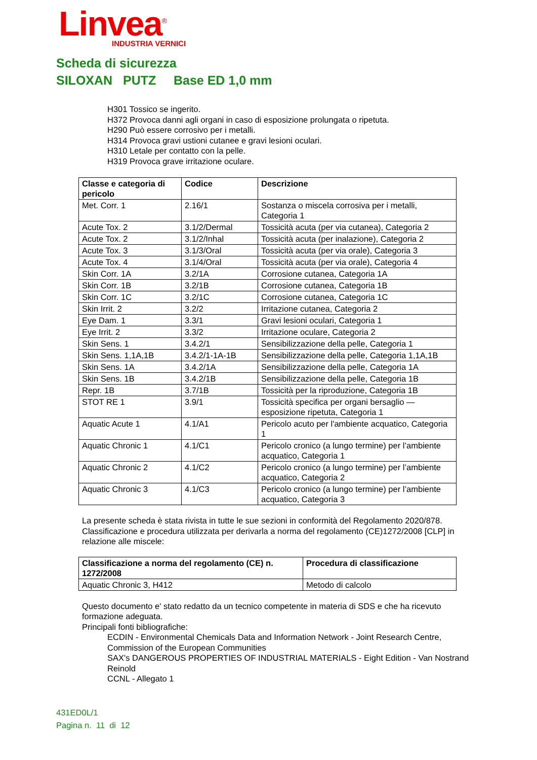Linvea<sup>®</sup>
INDUSTRIA VERNICI
Scheda di sicurezza
SILOXAN PUTZ Base ED 1,0 mm
H301 Tossico se ingerito.
H372 Provoca danni agli organi in caso di esposizione prolungata o ripetuta.
H290 Può essere corrosivo per i metalli.
H314 Provoca gravi ustioni cutanee e gravi lesioni oculari.
H310 Letale per contatto con la pelle.
H319 Provoca grave irritazione oculare.
| Classe e categoria di pericolo | Codice | Descrizione |
| --- | --- | --- |
| Met. Corr. 1 | 2.16/1 | Sostanza o miscela corrosiva per i metalli, Categoria 1 |
| Acute Tox. 2 | 3.1/2/Dermal | Tossicità acuta (per via cutanea), Categoria 2 |
| Acute Tox. 2 | 3.1/2/Inhal | Tossicità acuta (per inalazione), Categoria 2 |
| Acute Tox. 3 | 3.1/3/Oral | Tossicità acuta (per via orale), Categoria 3 |
| Acute Tox. 4 | 3.1/4/Oral | Tossicità acuta (per via orale), Categoria 4 |
| Skin Corr. 1A | 3.2/1A | Corrosione cutanea, Categoria 1A |
| Skin Corr. 1B | 3.2/1B | Corrosione cutanea, Categoria 1B |
| Skin Corr. 1C | 3.2/1C | Corrosione cutanea, Categoria 1C |
| Skin Irrit. 2 | 3.2/2 | Irritazione cutanea, Categoria 2 |
| Eye Dam. 1 | 3.3/1 | Gravi lesioni oculari, Categoria 1 |
| Eye Irrit. 2 | 3.3/2 | Irritazione oculare, Categoria 2 |
| Skin Sens. 1 | 3.4.2/1 | Sensibilizzazione della pelle, Categoria 1 |
| Skin Sens. 1,1A,1B | 3.4.2/1-1A-1B | Sensibilizzazione della pelle, Categoria 1,1A,1B |
| Skin Sens. 1A | 3.4.2/1A | Sensibilizzazione della pelle, Categoria 1A |
| Skin Sens. 1B | 3.4.2/1B | Sensibilizzazione della pelle, Categoria 1B |
| Repr. 1B | 3.7/1B | Tossicità per la riproduzione, Categoria 1B |
| STOT RE 1 | 3.9/1 | Tossicità specifica per organi bersaglio — esposizione ripetuta, Categoria 1 |
| Aquatic Acute 1 | 4.1/A1 | Pericolo acuto per l'ambiente acquatico, Categoria 1 |
| Aquatic Chronic 1 | 4.1/C1 | Pericolo cronico (a lungo termine) per l’ambiente acquatico, Categoria 1 |
| Aquatic Chronic 2 | 4.1/C2 | Pericolo cronico (a lungo termine) per l’ambiente acquatico, Categoria 2 |
| Aquatic Chronic 3 | 4.1/C3 | Pericolo cronico (a lungo termine) per l’ambiente acquatico, Categoria 3 |
La presente scheda è stata rivista in tutte le sue sezioni in conformità del Regolamento 2020/878.
Classificazione e procedura utilizzata per derivarla a norma del regolamento (CE)1272/2008 [CLP] in relazione alle miscele:
| Classificazione a norma del regolamento (CE) n. 1272/2008 | Procedura di classificazione |
| --- | --- |
| Aquatic Chronic 3, H412 | Metodo di calcolo |
Questo documento e' stato redatto da un tecnico competente in materia di SDS e che ha ricevuto formazione adeguata.
Principali fonti bibliografiche:
ECDIN - Environmental Chemicals Data and Information Network - Joint Research Centre, Commission of the European Communities
SAX's DANGEROUS PROPERTIES OF INDUSTRIAL MATERIALS - Eight Edition - Van Nostrand Reinold
CCNL - Allegato 1
431ED0L/1
Pagina n. 11 di 12